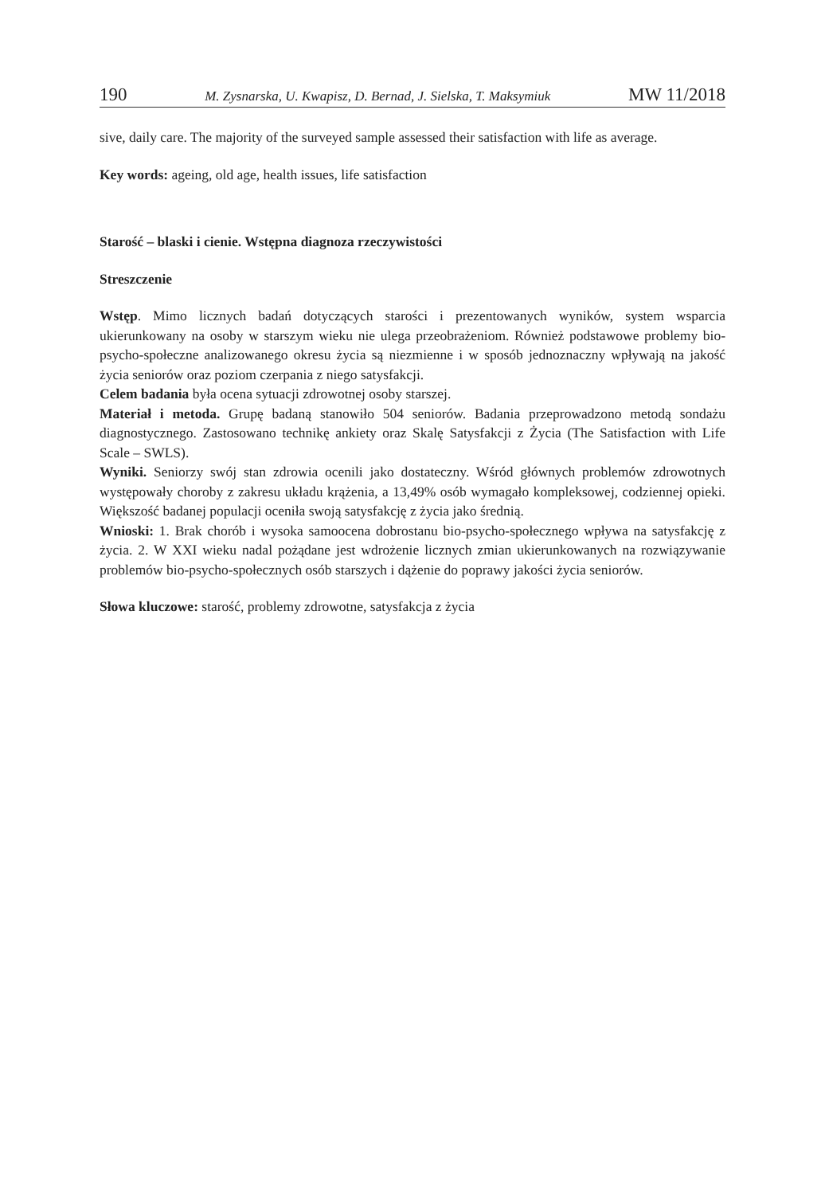190 M. Zysnarska, U. Kwapisz, D. Bernad, J. Sielska, T. Maksymiuk MW 11/2018
sive, daily care. The majority of the surveyed sample assessed their satisfaction with life as average.
Key words: ageing, old age, health issues, life satisfaction
Starość – blaski i cienie. Wstępna diagnoza rzeczywistości
Streszczenie
Wstęp. Mimo licznych badań dotyczących starości i prezentowanych wyników, system wsparcia ukierunkowany na osoby w starszym wieku nie ulega przeobrażeniom. Również podstawowe problemy bio-psycho-społeczne analizowanego okresu życia są niezmienne i w sposób jednoznaczny wpływają na jakość życia seniorów oraz poziom czerpania z niego satysfakcji.
Celem badania była ocena sytuacji zdrowotnej osoby starszej.
Materiał i metoda. Grupę badaną stanowiło 504 seniorów. Badania przeprowadzono metodą sondażu diagnostycznego. Zastosowano technikę ankiety oraz Skalę Satysfakcji z Życia (The Satisfaction with Life Scale – SWLS).
Wyniki. Seniorzy swój stan zdrowia ocenili jako dostateczny. Wśród głównych problemów zdrowotnych występowały choroby z zakresu układu krążenia, a 13,49% osób wymagało kompleksowej, codziennej opieki. Większość badanej populacji oceniła swoją satysfakcję z życia jako średnią.
Wnioski: 1. Brak chorób i wysoka samoocena dobrostanu bio-psycho-społecznego wpływa na satysfakcję z życia. 2. W XXI wieku nadal pożądane jest wdrożenie licznych zmian ukierunkowanych na rozwiązywanie problemów bio-psycho-społecznych osób starszych i dążenie do poprawy jakości życia seniorów.
Słowa kluczowe: starość, problemy zdrowotne, satysfakcja z życia